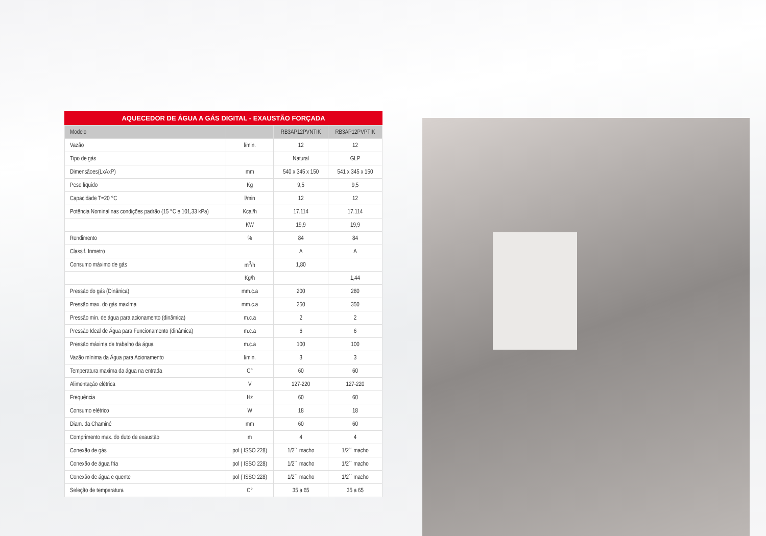AQUECEDOR DE ÁGUA A GÁS DIGITAL - EXAUSTÃO FORÇADA
| Modelo | | RB3AP12PVNTIK | RB3AP12PVPTIK |
| --- | --- | --- | --- |
| Vazão | l/min. | 12 | 12 |
| Tipo de gás | | Natural | GLP |
| Dimensãoes(LxAxP) | mm | 540 x 345 x 150 | 541 x 345 x 150 |
| Peso líquido | Kg | 9,5 | 9,5 |
| Capacidade T=20 °C | l/min | 12 | 12 |
| Potência Nominal nas condições padrão (15 °C e 101,33 kPa) | Kcal/h | 17.114 | 17.114 |
| | KW | 19,9 | 19,9 |
| Rendimento | % | 84 | 84 |
| Classif. Inmetro | | A | A |
| Consumo máximo de gás | m<sup>3</sup>/h | 1,80 | |
| | Kg/h | | 1,44 |
| Pressão do gás (Dinânica) | mm.c.a | 200 | 280 |
| Pressão max. do gás maxíma | mm.c.a | 250 | 350 |
| Pressão min. de água para acionamento (dinâmica) | m.c.a | 2 | 2 |
| Pressão Ideal de Água para Funcionamento (dinâmica) | m.c.a | 6 | 6 |
| Pressão máxima de trabalho da água | m.c.a | 100 | 100 |
| Vazão mínima da Água para Acionamento | l/min. | 3 | 3 |
| Temperatura maxima da água na entrada | C° | 60 | 60 |
| Alimentação elétrica | V | 127-220 | 127-220 |
| Frequência | Hz | 60 | 60 |
| Consumo elétrico | W | 18 | 18 |
| Diam. da Chaminé | mm | 60 | 60 |
| Comprimento max. do duto de exaustão | m | 4 | 4 |
| Conexão de gás | pol ( ISSO 228) | 1/2´´ macho | 1/2´´ macho |
| Conexão de água fria | pol ( ISSO 228) | 1/2´´ macho | 1/2´´ macho |
| Conexão de água e quente | pol ( ISSO 228) | 1/2´´ macho | 1/2´´ macho |
| Seleção de temperatura | C° | 35 a 65 | 35 a 65 |